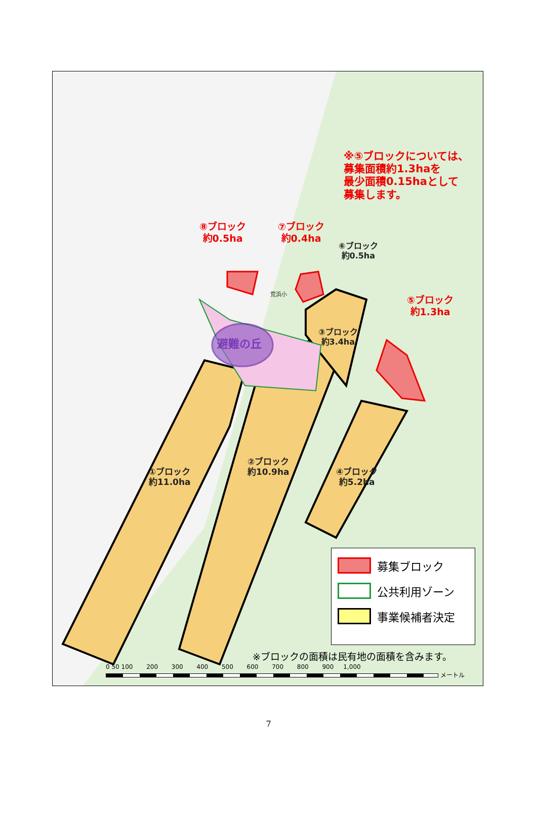※⑤ブロックについては、
募集面積約1.3haを
最少面積0.15haとして
募集します。
⑧ブロック
約0.5ha
⑦ブロック
約0.4ha
⑥ブロック
約0.5ha
荒浜小
⑤ブロック
約1.3ha
③ブロック
約3.4ha
避難の丘
①ブロック
約11.0ha
②ブロック
約10.9ha
④ブロック
約5.2ha
募集ブロック
公共利用ゾーン
事業候補者決定
※ブロックの面積は民有地の面積を含みます。
0 50 100 200 300 400 500 600 700 800 900 1,000
メートル
7